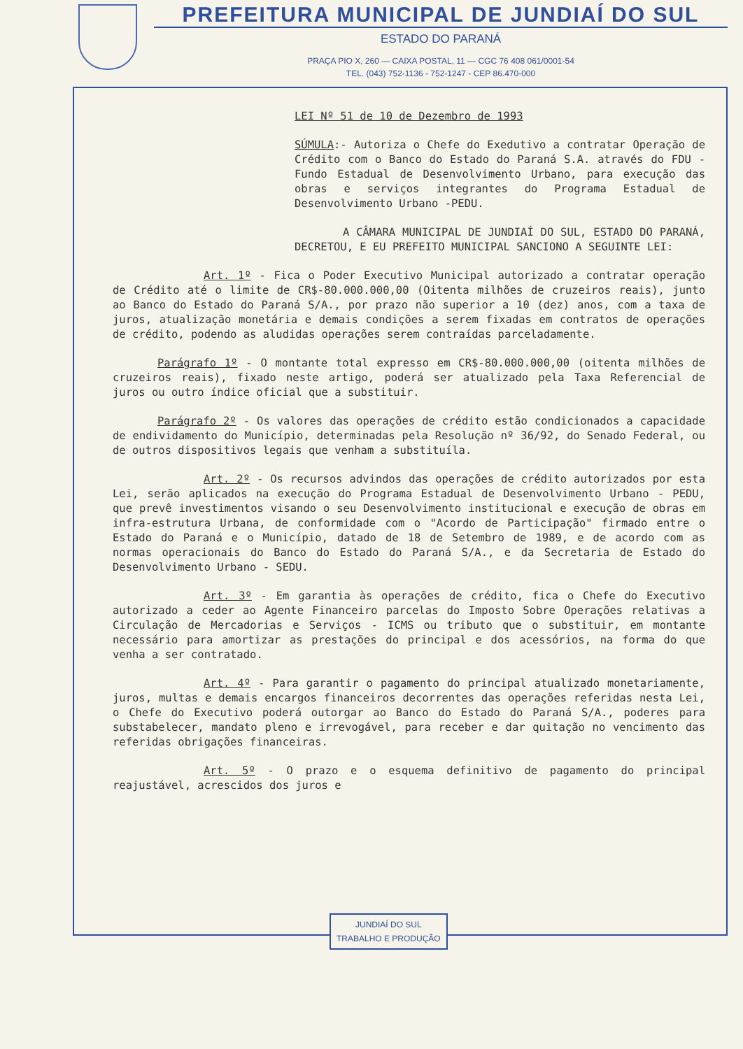PREFEITURA MUNICIPAL DE JUNDIAÍ DO SUL
ESTADO DO PARANÁ
PRAÇA PIO X, 260 — CAIXA POSTAL, 11 — CGC 76 408 061/0001-54
TEL. (043) 752-1136 - 752-1247 - CEP 86.470-000
LEI Nº 51 de 10 de Dezembro de 1993
SÚMULA:- Autoriza o Chefe do Exedutivo a contratar Operação de Crédito com o Banco do Estado do Paraná S.A. através do FDU - Fundo Estadual de Desenvolvimento Urbano, para execução das obras e serviços integrantes do Programa Estadual de Desenvolvimento Urbano -PEDU.
A CÂMARA MUNICIPAL DE JUNDIAÍ DO SUL, ESTADO DO PARANÁ, DECRETOU, E EU PREFEITO MUNICIPAL SANCIONO A SEGUINTE LEI:
Art. 1º - Fica o Poder Executivo Municipal autorizado a contratar operação de Crédito até o limite de CR$-80.000.000,00 (Oitenta milhões de cruzeiros reais), junto ao Banco do Estado do Paraná S/A., por prazo não superior a 10 (dez) anos, com a taxa de juros, atualização monetária e demais condições a serem fixadas em contratos de operações de crédito, podendo as aludidas operações serem contraídas parceladamente.
Parágrafo 1º - O montante total expresso em CR$-80.000.000,00 (oitenta milhões de cruzeiros reais), fixado neste artigo, poderá ser atualizado pela Taxa Referencial de juros ou outro índice oficial que a substituir.
Parágrafo 2º - Os valores das operações de crédito estão condicionados a capacidade de endividamento do Município, determinadas pela Resolução nº 36/92, do Senado Federal, ou de outros dispositivos legais que venham a substituíla.
Art. 2º - Os recursos advindos das operações de crédito autorizados por esta Lei, serão aplicados na execução do Programa Estadual de Desenvolvimento Urbano - PEDU, que prevê investimentos visando o seu Desenvolvimento institucional e execução de obras em infra-estrutura Urbana, de conformidade com o "Acordo de Participação" firmado entre o Estado do Paraná e o Município, datado de 18 de Setembro de 1989, e de acordo com as normas operacionais do Banco do Estado do Paraná S/A., e da Secretaria de Estado do Desenvolvimento Urbano - SEDU.
Art. 3º - Em garantia às operações de crédito, fica o Chefe do Executivo autorizado a ceder ao Agente Financeiro parcelas do Imposto Sobre Operações relativas a Circulação de Mercadorias e Serviços - ICMS ou tributo que o substituir, em montante necessário para amortizar as prestações do principal e dos acessórios, na forma do que venha a ser contratado.
Art. 4º - Para garantir o pagamento do principal atualizado monetariamente, juros, multas e demais encargos financeiros decorrentes das operações referidas nesta Lei, o Chefe do Executivo poderá outorgar ao Banco do Estado do Paraná S/A., poderes para substabelecer, mandato pleno e irrevogável, para receber e dar quitação no vencimento das referidas obrigações financeiras.
Art. 5º - O prazo e o esquema definitivo de pagamento do principal reajustável, acrescidos dos juros e
JUNDIAÍ DO SUL
TRABALHO E PRODUÇÃO